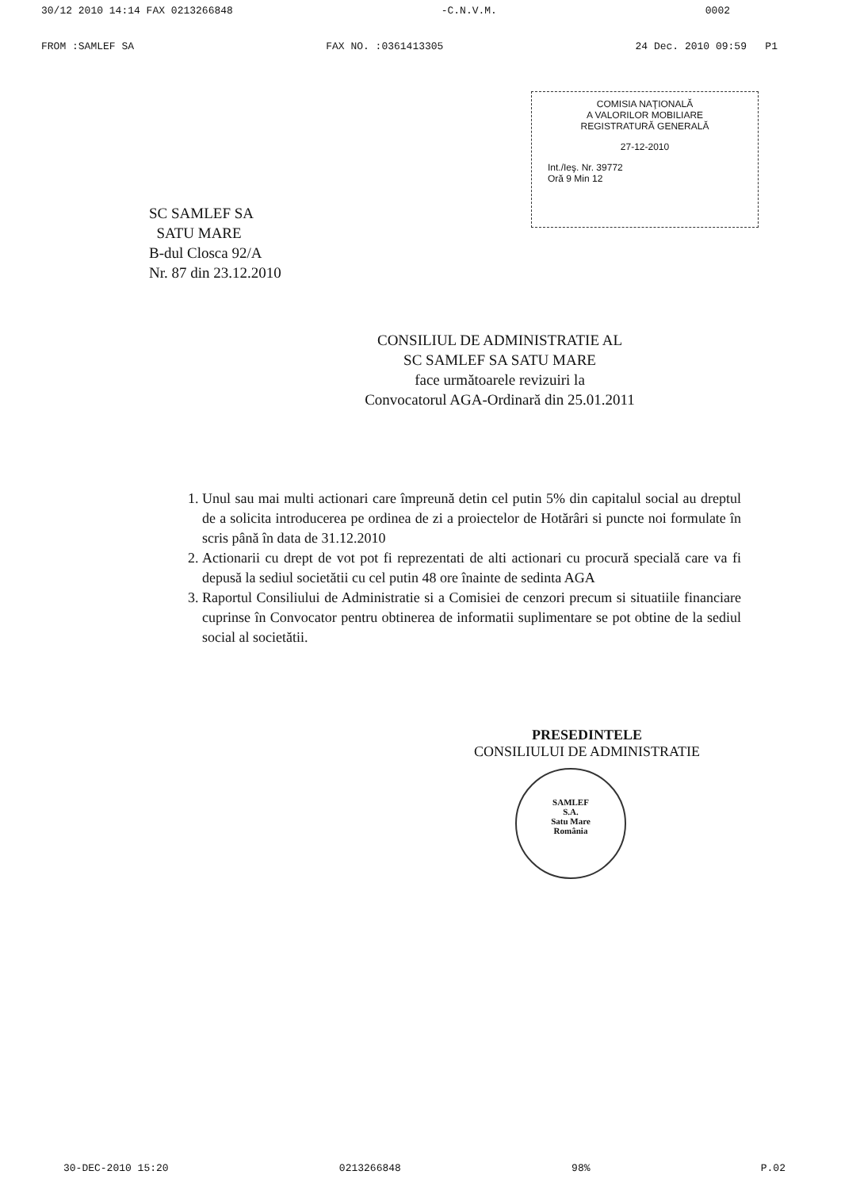30/12 2010 14:14 FAX 0213266848 -C.N.V.M. 0002
FROM :SAMLEF SA FAX NO. :0361413305 24 Dec. 2010 09:59 P1
COMISIA NAŢIONALĂ
A VALORILOR MOBILIARE
REGISTRATURĂ GENERALĂ
27-12-2010
Int./Ieş. Nr. 39772
Oră 9 Min 12
SC SAMLEF SA
SATU MARE
B-dul Closca 92/A
Nr. 87 din 23.12.2010
CONSILIUL DE ADMINISTRATIE AL
SC SAMLEF SA SATU MARE
face următoarele revizuiri la
Convocatorul AGA-Ordinară din 25.01.2011
1. Unul sau mai multi actionari care împreună detin cel putin 5% din capitalul social au dreptul de a solicita introducerea pe ordinea de zi a proiectelor de Hotărâri si puncte noi formulate în scris până în data de 31.12.2010
2. Actionarii cu drept de vot pot fi reprezentati de alti actionari cu procură specială care va fi depusă la sediul societătii cu cel putin 48 ore înainte de sedinta AGA
3. Raportul Consiliului de Administratie si a Comisiei de cenzori precum si situatiile financiare cuprinse în Convocator pentru obtinerea de informatii suplimentare se pot obtine de la sediul social al societătii.
PRESEDINTELE
CONSILIULUI DE ADMINISTRATIE
SAMLEF
S.A.
Satu Mare
România
30-DEC-2010 15:20 0213266848 98% P.02